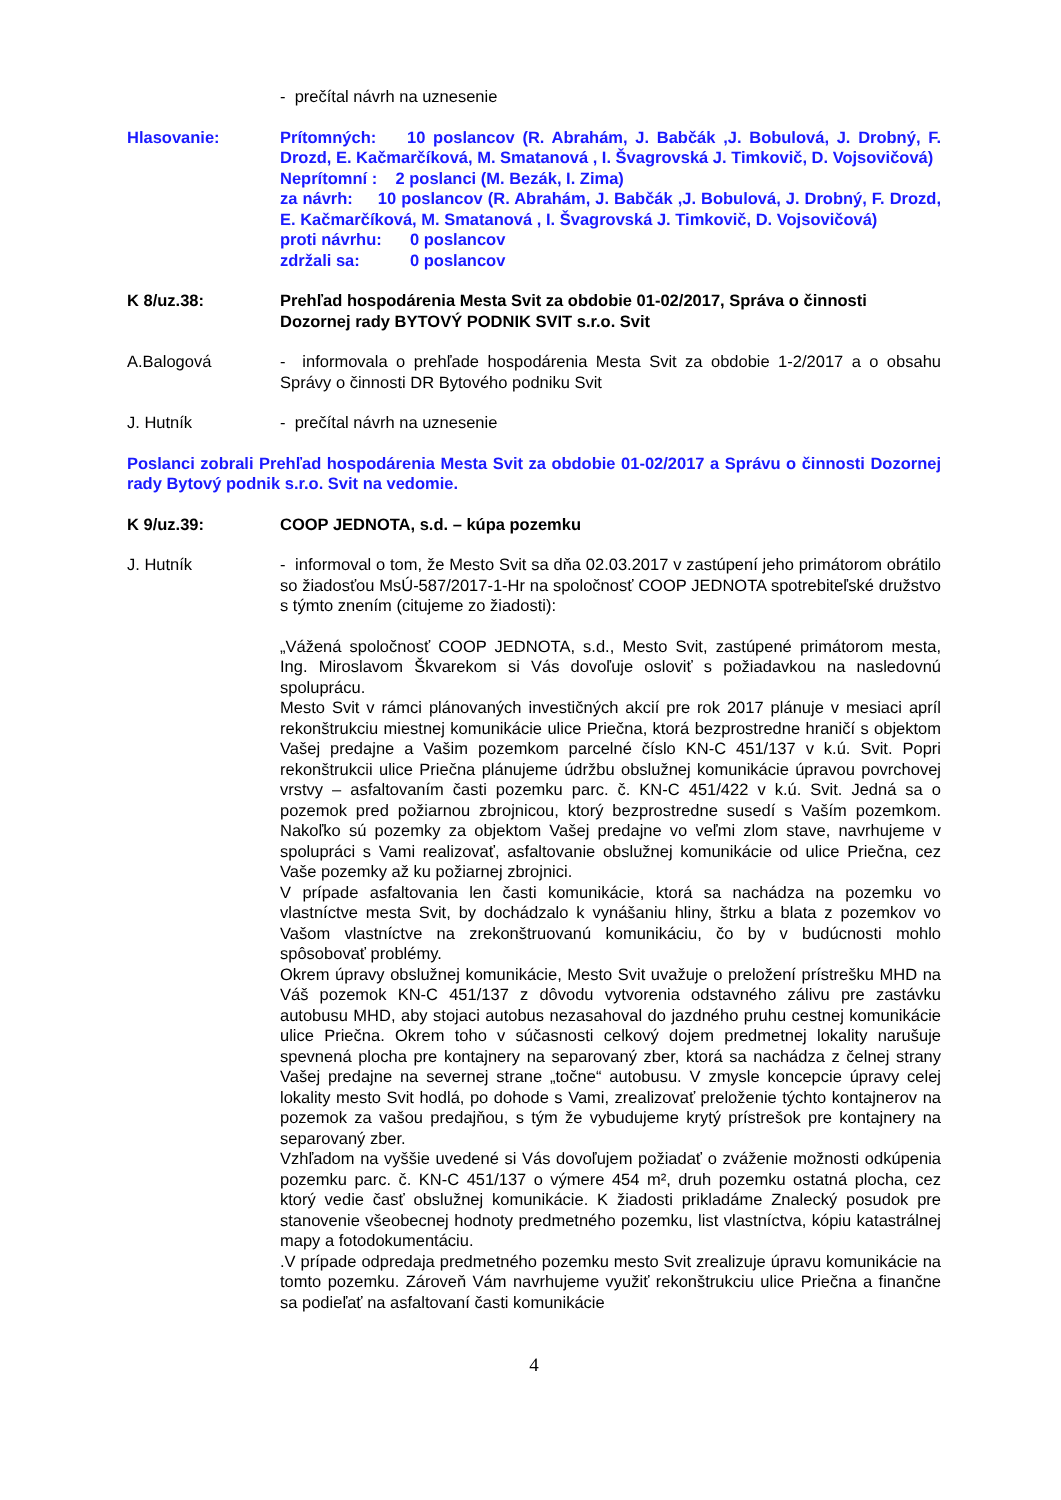- prečítal návrh na uznesenie
Hlasovanie: Prítomných: 10 poslancov (R. Abrahám, J. Babčák ,J. Bobulová, J. Drobný, F. Drozd, E. Kačmarčíková, M. Smatanová , I. Švagrovská J. Timkovič, D. Vojsovičová)
Neprítomní : 2 poslanci (M. Bezák, I. Zima)
za návrh: 10 poslancov (R. Abrahám, J. Babčák ,J. Bobulová, J. Drobný, F. Drozd, E. Kačmarčíková, M. Smatanová , I. Švagrovská J. Timkovič, D. Vojsovičová)
proti návrhu: 0 poslancov
zdržali sa: 0 poslancov
K 8/uz.38: Prehľad hospodárenia Mesta Svit za obdobie 01-02/2017, Správa o činnosti Dozornej rady BYTOVÝ PODNIK SVIT s.r.o. Svit
A.Balogová - informovala o prehľade hospodárenia Mesta Svit za obdobie 1-2/2017 a o obsahu Správy o činnosti DR Bytového podniku Svit
J. Hutník - prečítal návrh na uznesenie
Poslanci zobrali Prehľad hospodárenia Mesta Svit za obdobie 01-02/2017 a Správu o činnosti Dozornej rady Bytový podnik s.r.o. Svit na vedomie.
K 9/uz.39: COOP JEDNOTA, s.d. – kúpa pozemku
J. Hutník - informoval o tom, že Mesto Svit sa dňa 02.03.2017 v zastúpení jeho primátorom obrátilo so žiadosťou MsÚ-587/2017-1-Hr na spoločnosť COOP JEDNOTA spotrebiteľské družstvo s týmto znením (citujeme zo žiadosti):
„Vážená spoločnosť COOP JEDNOTA, s.d., Mesto Svit, zastúpené primátorom mesta, Ing. Miroslavom Škvarekom si Vás dovoľuje osloviť s požiadavkou na nasledovnú spoluprácu.
Mesto Svit v rámci plánovaných investičných akcií pre rok 2017 plánuje v mesiaci apríl rekonštrukciu miestnej komunikácie ulice Priečna, ktorá bezprostredne hraničí s objektom Vašej predajne a Vašim pozemkom parcelné číslo KN-C 451/137 v k.ú. Svit. Popri rekonštrukcii ulice Priečna plánujeme údržbu obslužnej komunikácie úpravou povrchovej vrstvy – asfaltovaním časti pozemku parc. č. KN-C 451/422 v k.ú. Svit. Jedná sa o pozemok pred požiarnou zbrojnicou, ktorý bezprostredne susedí s Vaším pozemkom. Nakoľko sú pozemky za objektom Vašej predajne vo veľmi zlom stave, navrhujeme v spolupráci s Vami realizovať, asfaltovanie obslužnej komunikácie od ulice Priečna, cez Vaše pozemky až ku požiarnej zbrojnici.
V prípade asfaltovania len časti komunikácie, ktorá sa nachádza na pozemku vo vlastníctve mesta Svit, by dochádzalo k vynášaniu hliny, štrku a blata z pozemkov vo Vašom vlastníctve na zrekonštruovanú komunikáciu, čo by v budúcnosti mohlo spôsobovať problémy.
Okrem úpravy obslužnej komunikácie, Mesto Svit uvažuje o preložení prístrešku MHD na Váš pozemok KN-C 451/137 z dôvodu vytvorenia odstavného zálivu pre zastávku autobusu MHD, aby stojaci autobus nezasahoval do jazdného pruhu cestnej komunikácie ulice Priečna. Okrem toho v súčasnosti celkový dojem predmetnej lokality narušuje spevnená plocha pre kontajnery na separovaný zber, ktorá sa nachádza z čelnej strany Vašej predajne na severnej strane „točne“ autobusu. V zmysle koncepcie úpravy celej lokality mesto Svit hodlá, po dohode s Vami, zrealizovať preloženie týchto kontajnerov na pozemok za vašou predajňou, s tým že vybudujeme krytý prístrešok pre kontajnery na separovaný zber.
Vzhľadom na vyššie uvedené si Vás dovoľujem požiadať o zváženie možnosti odkúpenia pozemku parc. č. KN-C 451/137 o výmere 454 m², druh pozemku ostatná plocha, cez ktorý vedie časť obslužnej komunikácie. K žiadosti prikladáme Znalecký posudok pre stanovenie všeobecnej hodnoty predmetného pozemku, list vlastníctva, kópiu katastrálnej mapy a fotodokumentáciu.
.V prípade odpredaja predmetného pozemku mesto Svit zrealizuje úpravu komunikácie na tomto pozemku. Zároveň Vám navrhujeme využiť rekonštrukciu ulice Priečna a finančne sa podieľať na asfaltovaní časti komunikácie
4